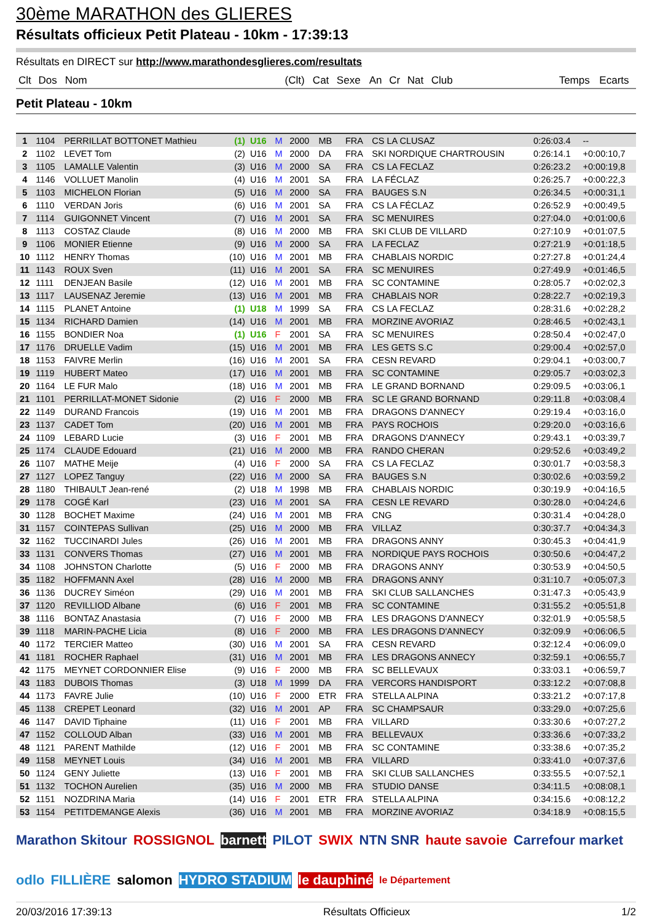30ème MARATHON des GLIERES
Résultats officieux Petit Plateau - 10km - 17:39:13
Résultats en DIRECT sur http://www.marathondesglieres.com/resultats
| Clt | Dos | Nom | | (Clt) | Cat | Sexe | An | Cr | Nat | Club | Temps | Ecarts |
| --- | --- | --- | --- | --- | --- | --- | --- | --- | --- | --- | --- | --- |
Petit Plateau - 10km
| 1 | 1104 | PERRILLAT BOTTONET Mathieu | (1) | U16 | M | 2000 | MB | FRA | CS LA CLUSAZ | 0:26:03.4 | -- |
| 2 | 1102 | LEVET Tom | (2) | U16 | M | 2000 | DA | FRA | SKI NORDIQUE CHARTROUSIN | 0:26:14.1 | +0:00:10,7 |
| 3 | 1105 | LAMALLE Valentin | (3) | U16 | M | 2000 | SA | FRA | CS LA FECLAZ | 0:26:23.2 | +0:00:19,8 |
| 4 | 1146 | VOLLUET Manolin | (4) | U16 | M | 2001 | SA | FRA | LA FÉCLAZ | 0:26:25.7 | +0:00:22,3 |
| 5 | 1103 | MICHELON Florian | (5) | U16 | M | 2000 | SA | FRA | BAUGES S.N | 0:26:34.5 | +0:00:31,1 |
| 6 | 1110 | VERDAN Joris | (6) | U16 | M | 2001 | SA | FRA | CS LA FÉCLAZ | 0:26:52.9 | +0:00:49,5 |
| 7 | 1114 | GUIGONNET Vincent | (7) | U16 | M | 2001 | SA | FRA | SC MENUIRES | 0:27:04.0 | +0:01:00,6 |
| 8 | 1113 | COSTAZ Claude | (8) | U16 | M | 2000 | MB | FRA | SKI CLUB DE VILLARD | 0:27:10.9 | +0:01:07,5 |
| 9 | 1106 | MONIER Etienne | (9) | U16 | M | 2000 | SA | FRA | LA FECLAZ | 0:27:21.9 | +0:01:18,5 |
| 10 | 1112 | HENRY Thomas | (10) | U16 | M | 2001 | MB | FRA | CHABLAIS NORDIC | 0:27:27.8 | +0:01:24,4 |
| 11 | 1143 | ROUX Sven | (11) | U16 | M | 2001 | SA | FRA | SC MENUIRES | 0:27:49.9 | +0:01:46,5 |
| 12 | 1111 | DENJEAN Basile | (12) | U16 | M | 2001 | MB | FRA | SC CONTAMINE | 0:28:05.7 | +0:02:02,3 |
| 13 | 1117 | LAUSENAZ Jeremie | (13) | U16 | M | 2001 | MB | FRA | CHABLAIS NOR | 0:28:22.7 | +0:02:19,3 |
| 14 | 1115 | PLANET Antoine | (1) | U18 | M | 1999 | SA | FRA | CS LA FECLAZ | 0:28:31.6 | +0:02:28,2 |
| 15 | 1134 | RICHARD Damien | (14) | U16 | M | 2001 | MB | FRA | MORZINE AVORIAZ | 0:28:46.5 | +0:02:43,1 |
| 16 | 1155 | BONDIER Noa | (1) | U16 | F | 2001 | SA | FRA | SC MENUIRES | 0:28:50.4 | +0:02:47,0 |
| 17 | 1176 | DRUELLE Vadim | (15) | U16 | M | 2001 | MB | FRA | LES GETS S.C | 0:29:00.4 | +0:02:57,0 |
| 18 | 1153 | FAIVRE Merlin | (16) | U16 | M | 2001 | SA | FRA | CESN REVARD | 0:29:04.1 | +0:03:00,7 |
| 19 | 1119 | HUBERT Mateo | (17) | U16 | M | 2001 | MB | FRA | SC CONTAMINE | 0:29:05.7 | +0:03:02,3 |
| 20 | 1164 | LE FUR Malo | (18) | U16 | M | 2001 | MB | FRA | LE GRAND BORNAND | 0:29:09.5 | +0:03:06,1 |
| 21 | 1101 | PERRILLAT-MONET Sidonie | (2) | U16 | F | 2000 | MB | FRA | SC LE GRAND BORNAND | 0:29:11.8 | +0:03:08,4 |
| 22 | 1149 | DURAND Francois | (19) | U16 | M | 2001 | MB | FRA | DRAGONS D'ANNECY | 0:29:19.4 | +0:03:16,0 |
| 23 | 1137 | CADET Tom | (20) | U16 | M | 2001 | MB | FRA | PAYS ROCHOIS | 0:29:20.0 | +0:03:16,6 |
| 24 | 1109 | LEBARD Lucie | (3) | U16 | F | 2001 | MB | FRA | DRAGONS D'ANNECY | 0:29:43.1 | +0:03:39,7 |
| 25 | 1174 | CLAUDE Edouard | (21) | U16 | M | 2000 | MB | FRA | RANDO CHERAN | 0:29:52.6 | +0:03:49,2 |
| 26 | 1107 | MATHE Meije | (4) | U16 | F | 2000 | SA | FRA | CS LA FECLAZ | 0:30:01.7 | +0:03:58,3 |
| 27 | 1127 | LOPEZ Tanguy | (22) | U16 | M | 2000 | SA | FRA | BAUGES S.N | 0:30:02.6 | +0:03:59,2 |
| 28 | 1180 | THIBAULT Jean-rené | (2) | U18 | M | 1998 | MB | FRA | CHABLAIS NORDIC | 0:30:19.9 | +0:04:16,5 |
| 29 | 1178 | COGÉ Karl | (23) | U16 | M | 2001 | SA | FRA | CESN LE REVARD | 0:30:28.0 | +0:04:24,6 |
| 30 | 1128 | BOCHET Maxime | (24) | U16 | M | 2001 | MB | FRA | CNG | 0:30:31.4 | +0:04:28,0 |
| 31 | 1157 | COINTEPAS Sullivan | (25) | U16 | M | 2000 | MB | FRA | VILLAZ | 0:30:37.7 | +0:04:34,3 |
| 32 | 1162 | TUCCINARDI Jules | (26) | U16 | M | 2001 | MB | FRA | DRAGONS ANNY | 0:30:45.3 | +0:04:41,9 |
| 33 | 1131 | CONVERS Thomas | (27) | U16 | M | 2001 | MB | FRA | NORDIQUE PAYS ROCHOIS | 0:30:50.6 | +0:04:47,2 |
| 34 | 1108 | JOHNSTON Charlotte | (5) | U16 | F | 2000 | MB | FRA | DRAGONS ANNY | 0:30:53.9 | +0:04:50,5 |
| 35 | 1182 | HOFFMANN Axel | (28) | U16 | M | 2000 | MB | FRA | DRAGONS ANNY | 0:31:10.7 | +0:05:07,3 |
| 36 | 1136 | DUCREY Siméon | (29) | U16 | M | 2001 | MB | FRA | SKI CLUB SALLANCHES | 0:31:47.3 | +0:05:43,9 |
| 37 | 1120 | REVILLIOD Albane | (6) | U16 | F | 2001 | MB | FRA | SC CONTAMINE | 0:31:55.2 | +0:05:51,8 |
| 38 | 1116 | BONTAZ Anastasia | (7) | U16 | F | 2000 | MB | FRA | LES DRAGONS D'ANNECY | 0:32:01.9 | +0:05:58,5 |
| 39 | 1118 | MARIN-PACHE Licia | (8) | U16 | F | 2000 | MB | FRA | LES DRAGONS D'ANNECY | 0:32:09.9 | +0:06:06,5 |
| 40 | 1172 | TERCIER Matteo | (30) | U16 | M | 2001 | SA | FRA | CESN REVARD | 0:32:12.4 | +0:06:09,0 |
| 41 | 1181 | ROCHER Raphael | (31) | U16 | M | 2001 | MB | FRA | LES DRAGONS ANNECY | 0:32:59.1 | +0:06:55,7 |
| 42 | 1175 | MEYNET CORDONNIER Elise | (9) | U16 | F | 2000 | MB | FRA | SC BELLEVAUX | 0:33:03.1 | +0:06:59,7 |
| 43 | 1183 | DUBOIS Thomas | (3) | U18 | M | 1999 | DA | FRA | VERCORS HANDISPORT | 0:33:12.2 | +0:07:08,8 |
| 44 | 1173 | FAVRE Julie | (10) | U16 | F | 2000 | ETR | FRA | STELLA ALPINA | 0:33:21.2 | +0:07:17,8 |
| 45 | 1138 | CREPET Leonard | (32) | U16 | M | 2001 | AP | FRA | SC CHAMPSAUR | 0:33:29.0 | +0:07:25,6 |
| 46 | 1147 | DAVID Tiphaine | (11) | U16 | F | 2001 | MB | FRA | VILLARD | 0:33:30.6 | +0:07:27,2 |
| 47 | 1152 | COLLOUD Alban | (33) | U16 | M | 2001 | MB | FRA | BELLEVAUX | 0:33:36.6 | +0:07:33,2 |
| 48 | 1121 | PARENT Mathilde | (12) | U16 | F | 2001 | MB | FRA | SC CONTAMINE | 0:33:38.6 | +0:07:35,2 |
| 49 | 1158 | MEYNET Louis | (34) | U16 | M | 2001 | MB | FRA | VILLARD | 0:33:41.0 | +0:07:37,6 |
| 50 | 1124 | GENY Juliette | (13) | U16 | F | 2001 | MB | FRA | SKI CLUB SALLANCHES | 0:33:55.5 | +0:07:52,1 |
| 51 | 1132 | TOCHON Aurelien | (35) | U16 | M | 2000 | MB | FRA | STUDIO DANSE | 0:34:11.5 | +0:08:08,1 |
| 52 | 1151 | NOZDRINA Maria | (14) | U16 | F | 2001 | ETR | FRA | STELLA ALPINA | 0:34:15.6 | +0:08:12,2 |
| 53 | 1154 | PETITDEMANGE Alexis | (36) | U16 | M | 2001 | MB | FRA | MORZINE AVORIAZ | 0:34:18.9 | +0:08:15,5 |
Marathon Skitour ROSSIGNOL barnett PILOT SWIX NTN SNR haute savoie Carrefour market odlo FILLIÈRE salomon HYDRO STADIUM le dauphiné le Département
20/03/2016 17:39:13 Résultats Officieux 1/2